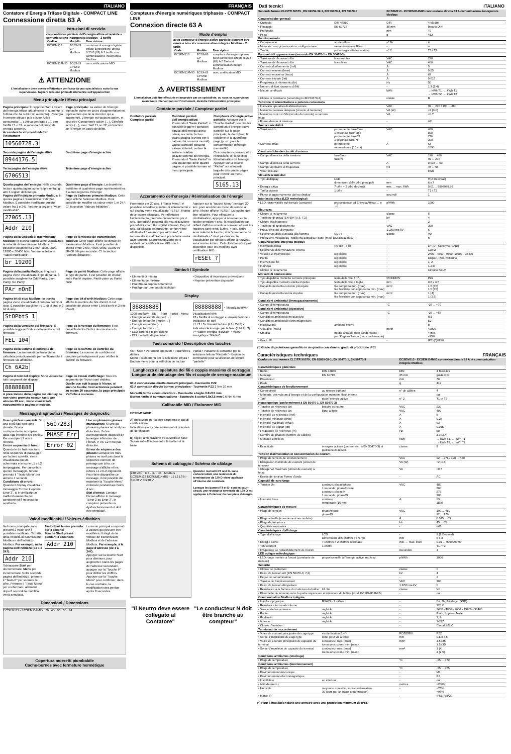ITALIANO
Contatore d'Energia Trifase Digitale - COMPACT LINE
Connessione diretta 63 A
Istruzioni di servizio
con contatore parziale dell'energia attiva azzerabile e comunicazione incorporata Modbus - 2 tariffe
| Codice | Modello | Descrizione |
| --- | --- | --- |
| ECSEM113 | EC63-63 CP Modbus | contatore di energia digitale trifase connessione diretta 0.25-5 (63) A 2 tariffe con comunicazione incorporata Modbus |
| ECSEM114MID | EC63-63 CP MID Modbus | con certificazione MID |
⚠ ATTENZIONE
L'installazione deve essere effettuata e verificata da uno specialista o sotto la sua supervisione. Togliere tensione prima di intervenire sull'apparecchio!
Menu principale / Menu principal
Pagina principale: È rappresentato il valore dell'energia trifase attualmente in aumento (o l'ultima che ha subito un aumento). L'energia è sempre attiva e può essere Attiva consumata (→). Attiva generata (←), con Tariffa T1 o T2, a seconda del flusso di energia corrente.
Accendere lo strumento Mettez l'instrument
10560728.3
Page principale: La valeur de l'énergie triphasée active en cours d'augmentation est représentée (ou de la dernière qui a augmenté). L'énergie est toujours active, et peut être Consommée active (→), Générée active (←), avec Tarif T1 ou T2, en fonction de l'énergie en cours de débit.
Seconda pagina dell'energia attiva
8944176.5
Deuxième page d'énergie active
Terza pagina dell'energia attiva
6706513
Troisième page d'énergie active
Quarta pagina dell'energia: Nella seconda, terza e quarta pagina sono rappresentati gli altri 3 registri dell'energia
Pagina dell'indirizzo primario Modbus: In questa pagina è visualizzato l'indirizzo Modbus. È possibile modificare questo valore fra 1 e 247. Vedere la sezione "Valori modificabili".
27065.13 Addr 210
Quatrième page d'énergie: La deuxième, troisième et quatrième page représentent les 3 autres registres d'énergie
Page de l'adresse primaire Modbus: Cette page affiche l'adresse Modbus. Il est possible de modifier sa valeur entre 1 et 247. Cf. la section "Valeurs éditables".
Pagina della velocità di trasmissione Modbus: In questa pagina viene visualizzata la velocità di trasmissione Modbus. È possibile scegliere fra 2400, 4800, 9600, 19200 e 38400 bit/s. Vedere la sezione "Valori modificabili".
br 19200
Page de la vitesse de transmission Modbus: Cette page affiche la vitesse de transmission Modbus. Il est possible de choisir entre 2400, 4800, 9600, 19200 et 38400 bits par seconde. Cf. la section "Valeurs éditables".
Pagina della parità Modbus: In questa pagina viene visualizzata il tipo di parità. È possibile scegliere fra Odd Parity, Even Parity, No Parity.
PAr nOnE
Page de parité Modbus: Cette page affiche le type de parité. Il est possible de choisir entre Parité impaire, Parité paire ou Parité nulle
Pagina bit di stop Modbus: In questa pagina viene visualizzato il numero dei bit di stop. È possibile scegliere tra 1 bit di stop e 2 bit di stop.
StOPbtS 1
Page des bit d'arrêt Modbus: Cette page affiche le nombre de bits d'arrêt. Il est possible de choisir entre 1 bit d'arrêt et 2 bits d'arrêt.
Pagina della versione del firmware: È possibile leggere l'indice della versione del firmware.
FEL 104
Page de la version du firmware: Il est possible de lire l'index des versions du firmware.
Pagina della somma di controllo del firmware: La somma di controllo viene calcolata periodicamente per verificare che il firmware sia affidabile.
Ch 6A2b
Page de la somme de contrôle du firmware: La somme de contrôle est calculée périodiquement pour vérifier la fiabilité du firmware.
Pagina di test del display: Sono visualizzati tutti i segmenti del display.
88888888
A prescindere dalla pagina sul display, se non viene premuto nessun tasto per almeno 20 sec., viene visualizzata nuovamente la pagina principale.
Page de l'essai d'affichage: Tous les segments de l'écran sont visibles.
Quelle que soit la page à l'écran, si aucune touche n'est actionnée pendant au moins 20 secondes, la page principale s'affiche à nouveau.
Messaggi diagnostici / Messages de diagnostic
Una o più fasi mancanti: Se una o più fasi non sono rilevate, l'icona corrispondente scompare dalla riga inferiore del display. Per esempio L2 non è rilevato.
Errore sequenza di fase: Quando le tre fasi non sono nella sequenza di passaggio per lo zero corretta, viene visualizzata questa schermata e le icone L1 e L2 lampeggiano. Per cancellare questo messaggio, tenere premuto il "Tasto Menu" per almeno 4 secondi.
Condizione di errore: Quando il display visualizza il messaggio "Errore 2 oppure Error 3", si è verificato un malfunzionamento del contatore ed è necessario sostituirlo.
5607283
PHASE Err
Error 02
Une ou plusieurs phases manquantes: Si une ou plusieurs phases ne sont pas détectées, l'icône correspondante disparaît de la rangée inférieure de l'écran. P. ex. L2 n'est pas détectée.
Erreur de séquence des phases: Lorsque les trois phases ne sont pas dans la séquence correcte de passage par zéro, ce message s'affiche et les icônes L1 et L2 clignotent. Pour faire disparaître ce message, il est possible de maintenir la "Touche Menu" enfoncée pendant au moins 4 sec.
État d'erreur: Lorsque l'écran affiche le message "Error 2 ou Error 3", le compteur présente un dysfonctionnement et doit être remplacé.
Valori modificabili / Valeurs éditables
Nel menu principale sono presenti 2 valori che è possibile modificare. Si tratta della velocità di trasmissione Modbus e dell'indirizzo Modbus. Per esempio, nella pagina dell'indirizzo (da 1 a 247):
Addr 210
Schiacciare Start per decrementare, Menu per incrementare. Nella seconda pagina dell'indirizzo, premere il "Tasto P" per scorrere le cifre. Premere il "Tasto Menu" per confermare, altrimenti dopo 8 secondi la modifica verrà annullata.
Tasto Start tenere premuto per 4 secondi
Touche Start pressé pendant 4 secondes
Addr 210
Le menu principal comprend 2 valeurs qui peuvent être modifiées. Il s'agit de la vitesse de transmission Modbus et de l'adresse Modbus. Par exemple, à la page d'adresse (de 1 à 247):
Appuyer sur la touche Start pour diminuer, pour augmenter. Dans les pages de l'adresse secondaire, appuyer sur la "Touche P" pour défiler les chiffres. Appuyer sur la "Touche Menu" pour confirmer; dans le cas contraire, la modification sera perdue après 8 secondes.
Dimensioni / Dimensions
ECSEM113 - ECSEM114MID 70 45 90 65 44
Copertura morsetti piombabile
Cache-bornes avec fermeture hermétique
FRANÇAIS
Compteurs d'énergie numériques triphasés - COMPACT LINE
Connexion directe 63 A
Mode d'emploi
avec compteur d'énergie active partielle pouvant être remis à zéro et communication intégrée Modbus - 2 tarifs
| Code | Modèle | Description |
| --- | --- | --- |
| ECSEM113 | EC63-63 CP Modbus | compteur d'énergie triphasé pour connexion directe 0.25-5 (63) A 2 Tarifs et communication intégré Modbus |
| ECSEM114MID | EC63-63 CP MID Modbus | avec certification MID |
⚠ AVERTISSEMENT
L'installation doit être effectuée et inspectée par un spécialiste, ou sous sa supervision. Avant toute intervention sur l'instrument, éteindre l'alimentation principale !
Contatore parziale / Compteur partiel
Contatore parziale Compteur partiel
Contatori parziali dell'energia attiva: Premendo il "Tasto Partial", è possibile leggere i contatori parziali dell'energia attiva prima, seconda, terza e quarta pagina (ovvero per il calcolo dei consumi mensili).
Questi contatori possono essere azzerati, vedere la sezione relativa all'azzeramento dell'energia. Premendo il "Tasto Partial" in una qualunque delle quattro pagine, è possibile tornare al menu principale.
Compteurs d'énergie active partielle: Appuyer sur la "Touche Partial" pour lire les compteurs d'énergie active partielle sur la page principale, la deuxième, la troisième et la quatrième page (p. ex. pour la consommation d'énergie mensuelle).
Ces compteurs peuvent être réinitialisés, cf. la section Réinitialisation de l'énergie. Appuyer sur la touche "Partial" sur n'importe laquelle des quatre pages pour revenir au menu principal.
5165.13
Azzeramento dell'energia / Réinitialisation de l'énergie
Premendo per 20 sec. il "Tasto Menu", è possibile accedere al menu di azzeramento e sul display viene visualizzato "rESEt". Il tasto deve essere rilasciato. Per effettuare l'azzeramento, premere nuovamente per 4 sec., dopodiché passerà alla visualizzazione predefinita con tutti i registri azzerati. Dopo 4 sec. dal rilascio del pulsante, se non viene effettuato il "comando per azzerare", si tornerà alla visualizzazione predefinita senza azzeramento. La predisposizione per i modelli con certificazione MID non è disponibile.
Appuyer sur la "touche Menu" pendant 20 sec. pour accéder au menu de remise à zéro; l'écran affiche "rESEt". La touche doit être relâchée. Pour effectuer la réinitialisation, appuyer à nouveau sur la touche pendant 4 sec.; la visualisation par défaut s'affiche ensuite à nouveau et tous les registres sont remis à zéro. 4 sec. après avoir relâché la touche, si la "commande de réinitialisation" n'est pas lancée, la visualisation par défaut s'affiche à nouveau sans remise à zéro. Cette fonction n'est pas disponible pour les modèles avec certification MID.
rESEt ?
Simboli / Symbole
• Elementi di misura
• Éléments de mesure
• Protetto da doppio isolamento
• Protégé par une double isolation
• Dispositivo di inversione prevenzione
• Reprise prévention disposée!
Display
88888888
1000 imp/kWh · SET · Start · Partial · Menu
• Energia assorbita (import →)
• Énergie importée (import →)
• Energia esportata (←)
• Énergie fournie (←)
• LED controllo di precisione
• DEL contrôle de précision
88888888 • Visualizza kWh • Visualisation kWh
T8 • Tariffa di conteggio e visualizzazione • Indicateur de tarif
L1 L2 L3 • Visualizza fase (L1-L2-L3) • Indicateur la énergie par la fase (L1-L2-L3)
P • Valore energia "parziale" • Valeur énergétique "Partiel"
Tasti comando / Description des touches
SET Start • Parametri impostati • Paramètres définis
Menu • Tasto menu per la selezione lettura • Bouton menu pour la sélection de lecture
Partial • Pulsante di comando per la selezione lettura "Parziale" • Bouton de commande pour la sélection de lecture "partielle"
Lunghezza di spelatura dei fili e coppia massima di serraggio
Longueur de dénudage des fils et couple de serrage maximum
63 A connessione diretta morsetti principali - Cacciavite PZ2
63 A connexion directe bornes principales - Tournevis PZ2 2 Nm 10 mm
Morsetti tariffe e comunicazioni - Cacciavite a taglio 0.8x3.5 mm
Bornes tarifs et communications - Tournevis à corta 0.8x3.5 mm 0.6 Nm 6 mm
Calibrabile MID / Étalonner MID
ECSEM114MID
A) Indicazioni per codice strumento e dati di certificazione
Indications pour code instrument et données de certification
B) Sigillo antieffrazione tra custodia e base
Sceau anti-effraction entre le boîtier et la base
Schema di cablaggio / Schéma de câblage
230 VAC · RT · D- · D+ · Modbus · ECSEM113 ECSEM114MID · L1 L2 L3 N · 3x400 V 3x230 V
Quando i morsetti RT and D- sono cortocircuitati, una resistenza di terminazione da 120 Ω viene applicata all'interno del contatore.
Lorsque les bornes RT et D- sont en court-circuit, une résistance terminale de 120 Ω est appliquée à l'intérieur du compteur d'énergie.
"Il Neutro deve essere collegato al Contatore"
"Le conducteur N doit être branché au compteur"
Dati tecnici ITALIANO
| Seconda Norma CLC/TR 50579 , EN 62059-32-1, EN 50470-1, EN 50470-3 | | ECSEM113 - ECSEM114MID connessione diretta 63 A comunicazione incorporata Modbus | |
| Caratteristiche generali | | | |
| • Custodia | DIN 43880 | DIN | 4 Moduli |
| • Fissaggio | EN 60715 | 35 mm | binario DIN |
| • Profondità | | mm | 70 |
| • Peso | | g | 412 |
| Funzionamento | | | |
| • Connessione | a rete trifase | n° fili | 4 |
| • Memoriz. energia misurata e configurazione | memoria interna Flash | - | sì |
| • Tariffa | per energia attiva e reattiva | n° 2 | T1 / T2 |
| Parametri di approvazione (secondo EN 50470-1 e EN 50470-3) | | | |
| • Tensione di riferimento Un | linea-neutro | VAC | 230 |
| • Tensione di riferimento Un | linea-linea | VAC | 400 |
| • Corrente di riferimento (Iref) | | A | 5 |
| • Corrente minima (Imin) | | A | 0.25 |
| • Corrente massima (Imax) | | A | 63 |
| • Corrente iniziale (Ist) | | A | 0.015 |
| • Frequenza di riferimento (fn) | | Hz | 50 |
| • Numero di fasi, (numero di fili) | | - | 1.3 (2.4) |
| • Misure certificate | | kWh | → kWh T1, ← kWh T1 → kWh T2, ← kWh T2 |
| • Classe di precisione (according to EN 50470-3) | | classe | B |
| Tensione di alimentazione e potenza consumata | | | |
| • Intervallo operativo di alimentazione | | VAC | 92 ... 276 / 190 ... 480 |
| • Massima potenza dissipata (circuito di tensione) | | VA (W) | ≈2 (0.6) |
| • Massimo carico in VA (circuito di corrente) a corrente Imax | | VA | ≈0.7 |
| • Forma d'onda di tensione | | - | AC |
| Sovraccaricabilità | | | |
| • Tensione Un | permanente; fase/fase 1 secondo; fase/fase permanente; fase/N 1 secondo; fase/N | VAC | 480 800 276 300 |
| • Corrente Imax | permanente momentanea (10 ms) | A | 63 1890 |
| Caratteristiche dei circuiti di misura | | | |
| • Campo di misura della tensione | fase/fase fase/N | VAC | 190 ... 480 92 ... 276 |
| • Campo di misura della corrente | | A | 0.015 ... 63 |
| • Campo operativo di frequenza | | Hz | 45 ... 65 |
| • Valori misurati | | - | kWh |
| Visualizzazione dati | | | |
| • Tipo di display | LCD dimensioni delle cifre principali | - mm | 9 (2 Decimali) 6 x 3 |
| • Energia attiva | 7 cifre + 2 cifre decimali | min. ... max. kWh | 0.01 ... 9999999.99 |
| • Tariffa vigente | 1 cifra | - | T1 / T2 |
| • Ritmo di aggiornamento dati su display | | secondi | 1 |
| Interfaccia ottica (LED metrologico) | | | |
| • LED rosso visibile sul frontale (costante) | proporzionale ad Energia Attiva (← e →) | p/kWh | 1000 |
| Sicurezza | | | |
| • Classe di isolamento | | classe | II |
| • Tensione di prova (EN 50470-3, 7.2) | | kV | 4 |
| • Classe inquinamento | | - | 2 |
| • Tensione di funzionamento | | VAC | 300 |
| • Prova tensione di impulso | | 1.2/50 ms-kV | 6 |
| • Resistenza della custodia alla fiamma | UL 94 | classe | V0 |
| • Protezione meccanica - sigillo fra custodia e base (mod. ECSEM114MID) | | - | sì |
| Comunicazione integrata Modbus | | | |
| • Interfaccia fisica | RS485 - 3 fili | - | D+, D-, Schermo (GND) |
| • Resistenza di terminazione interna | | - | 120 Ω |
| • Velocità di trasmissione | regolabile | - | 2400 - 4800 - 9600 -19200 - 38400 |
| • Parità | regolabile | - | Dispari, Pari, Nessuno |
| • Interruzione bit | regolabile | - | 1, 2 |
| • Indirizzo | regolabile | - | 1-247 |
| • Classe di isolamento | | - | Circuito SELV |
| Morsetti di connessione | | | |
| • Tipo di galbbia morsetto corrente principale | testa della vite Z +/- | POZIDRIV | PZ2 |
| • Tipo di gabbia morsetto uscita impulso | testa della vite a taglio | mm | 0.8 x 3.5 |
| • Capacità morsetto corrente principale | filo compatto min. (max) filo flessibile con capocorda min. (max) | mm² | 1.5 (35) 1.5 (35) |
| • Capacità morsetto uscita impulso | filo compatto min. (max) filo flessibile con capocorda min. (max) | mm² | 1 (4) 1 (2.5) |
| Condizioni ambientali (immagazzinamento) | | | |
| • Campo di temperatura | | °C | -25 ... +70 |
| Condizioni ambientali (operative) | | | |
| • Campo di temperatura | | °C | -25 ... +55 |
| • Condizioni ambientali meccaniche | | - | M1 |
| • Condizioni ambientali elettromagnetiche | | - | E2 |
| • Installazione | ambienti interni | - | sì |
| • Altitudine (max.) | | metri | ≈2000 |
| • Umidità | media annuale (non condensante) per 30 giorni l'anno (non condensante) | - | ≈75% ≈95% |
| • Grado IP | | - | IP51(*)/IP20 |
(*) Grado di protezione garantito in un quadro con almeno grado di protezione IP51
Caractéristiques techniques FRANÇAIS
| Conforme aux normes CLC/TR 50579 , EN 62059-32-1, EN 50470-1, EN 50470-3 | | ECSEM113 - ECSEM114MID connexion directe 63 A et communication intégrée Modbus | |
| Caractéristiques générales | | | |
| • Boîtier | DIN 43880 | DIN | 4 Modules |
| • Montage | EN 60715 | 35 mm | guide DIN |
| • Profondeur | | mm | 70 |
| • Poids | | g | 412 |
| Caractéristiques de fonctionnement | | | |
| • Connectivité | au réseau triphasé | n° de câbles | 4 |
| • Mémoris. des valeurs d'énergie et de la configuration mémoire flash interne | | - | oui |
| • Tarif | pour l'énergie active | n° 2 | T1 et T2 |
| Homologation (conformément à EN 50470-1, EN 50470-3) | | | |
| • Tension de référence Un | linéaire et neutre | VAC | 230 |
| • Tension de référence Un | ligne à ligne | VAC | 400 |
| • Intensité de référence (Iref) | | A | 5 |
| • Intensité minimale (Imin) | | A | 0.25 |
| • Intensité maximale (Imax) | | A | 63 |
| • Intensité de départ (Ist) | | A | 0.015 |
| • Fréquence de référence (fn) | | Hz | 50 |
| • Nombre de phases (nombre de câbles) | | - | 1.3 (2.4) |
| • Mesures certifiées | | kWh | → kWh T1, ← kWh T1 → kWh T2, ← kWh T2 |
| • Exactitude | énergies actives (conformém. à EN 50470-3) et puissances actives | classe | B |
| Tension d'alimentation et consommation de courant | | | |
| • Plage de tension de fonctionnement | | VAC | 92 ... 276 / 190 ... 480 |
| • Dissipation maximale de courant (circuit de tension) | | VA (W) | ≈2 (0.6) |
| • Charge VA maximale (circuit de courant) à Imax | | VA | ≈0.7 |
| • Entrée de tension Forme d'onde | | - | AC |
| Capacité de surcharge | | | |
| • Tension Un | continue; phase/phase 1 seconde; phase/phase continue; phase/N 1 seconde; phase/N | VAC | 480 800 276 300 |
| • Intensité Imax | continue temporaire (10 ms) | A | 63 1890 |
| Caractéristiques de mesure | | | |
| • Plage de tension | phase/phase phase/N | VAC | 190 ... 480 92 ... 276 |
| • Plage actuelle (enroulement secondaire) | | A | 0.015 ... 63 |
| • Plage de fréquence | | Hz | 45 ... 65 |
| • Quantités mesurées | | - | kWh |
| Caractéristiques d'affichage | | | |
| • Type d'affichage | LCD Dimensions des chiffres d'énergie | - mm | 9 (2 Décimal) 6 x 3 |
| • Énergie active | 7 chiffres + 2 chiffres décimaux | min. ... max. kWh | 0.01 ... 9999999.99 |
| • Tarif courant | 1 chiffre | - | T1 / T2 |
| • Fréquence de rafraîchissement de l'écran | | secondes | 1 |
| LED optique métrologique | | | |
| • LED rouge montée à l'avant (constante de mesure) | proportionnelle à l'énergie active imp./exp. | p/kWh | 1000 |
| Sécurité | | | |
| • Classe de protection | | classe | II |
| • Essai de tension AC (EN 50470-3, 7.2) | | kV | 4 |
| • Degré de contamination | | - | 2 |
| • Tension de fonctionnement | | VAC | 300 |
| • Essai de tension d'impulsion | | 1.2/50 ms-kV | 6 |
| • Résistance à la flamme du matériau du boîtier | UL 94 | classe | V0 |
| • Étanchéité de sécurité entre la partie supérieure et inférieure du boîtier (mod. ECSEM114MID) | | - | oui |
| Communication Modbus intégrée | | | |
| • Interface physique | RS485 - 3 câbles | - | D+, D-, Blindage (GND) |
| • Résistance terminale interne | | - | 120 Ω |
| • Vitesse de transmission | réglable | - | 2400 - 4800 - 9600 - 19200 - 38400 |
| • Parité | réglable | - | Paire, Impaire, Nulle |
| • Bit d'arrêt | réglable | - | 1, 2 |
| • Adresse | réglable | - | 1-247 |
| • Classe d'isolation | | - | Circuit SELV |
| Terminaux de raccordement | | | |
| • Voies de courant principales de cage type | vis de fixation Z +/- | POZIDRIV | PZ2 |
| • Sortie d'impulsions de cage type | lame pour vis à fente | mm | 0.8 x 3.5 |
| • Voies de courant principales de capacité du terminal | conducteur min. (max) toron avec cosse min. (max) | mm² | 1.5 (35) 1.5 (35) |
| • Sortie d'impulsion de capacité du terminal | conducteur min. (max) toron avec cosse min. (max) | mm² | 1 (4) 1 (2.5) |
| Conditions ambiantes (stockage) | | | |
| • Plage de température | | °C | -25 ... +70 |
| Conditions ambiantes (fonctionnement) | | | |
| • Plage de température | | °C | -25 ... +55 |
| • Environnement mécanique | | - | M1 |
| • Environnement électromagnétique | | - | E2 |
| • Installation | en intérieur | - | oui |
| • Altitude (max.) | | mètres | ≈2000 |
| • Humidité | moyenne annuelle, sans condensation 30 jours par an (sans condensation) | - | ≈75% ≈95% |
| • Indice IP | | - | IP51(*)/IP20 |
(*) Pour l'installation dans une armoire avec une protection minimum de IP51.